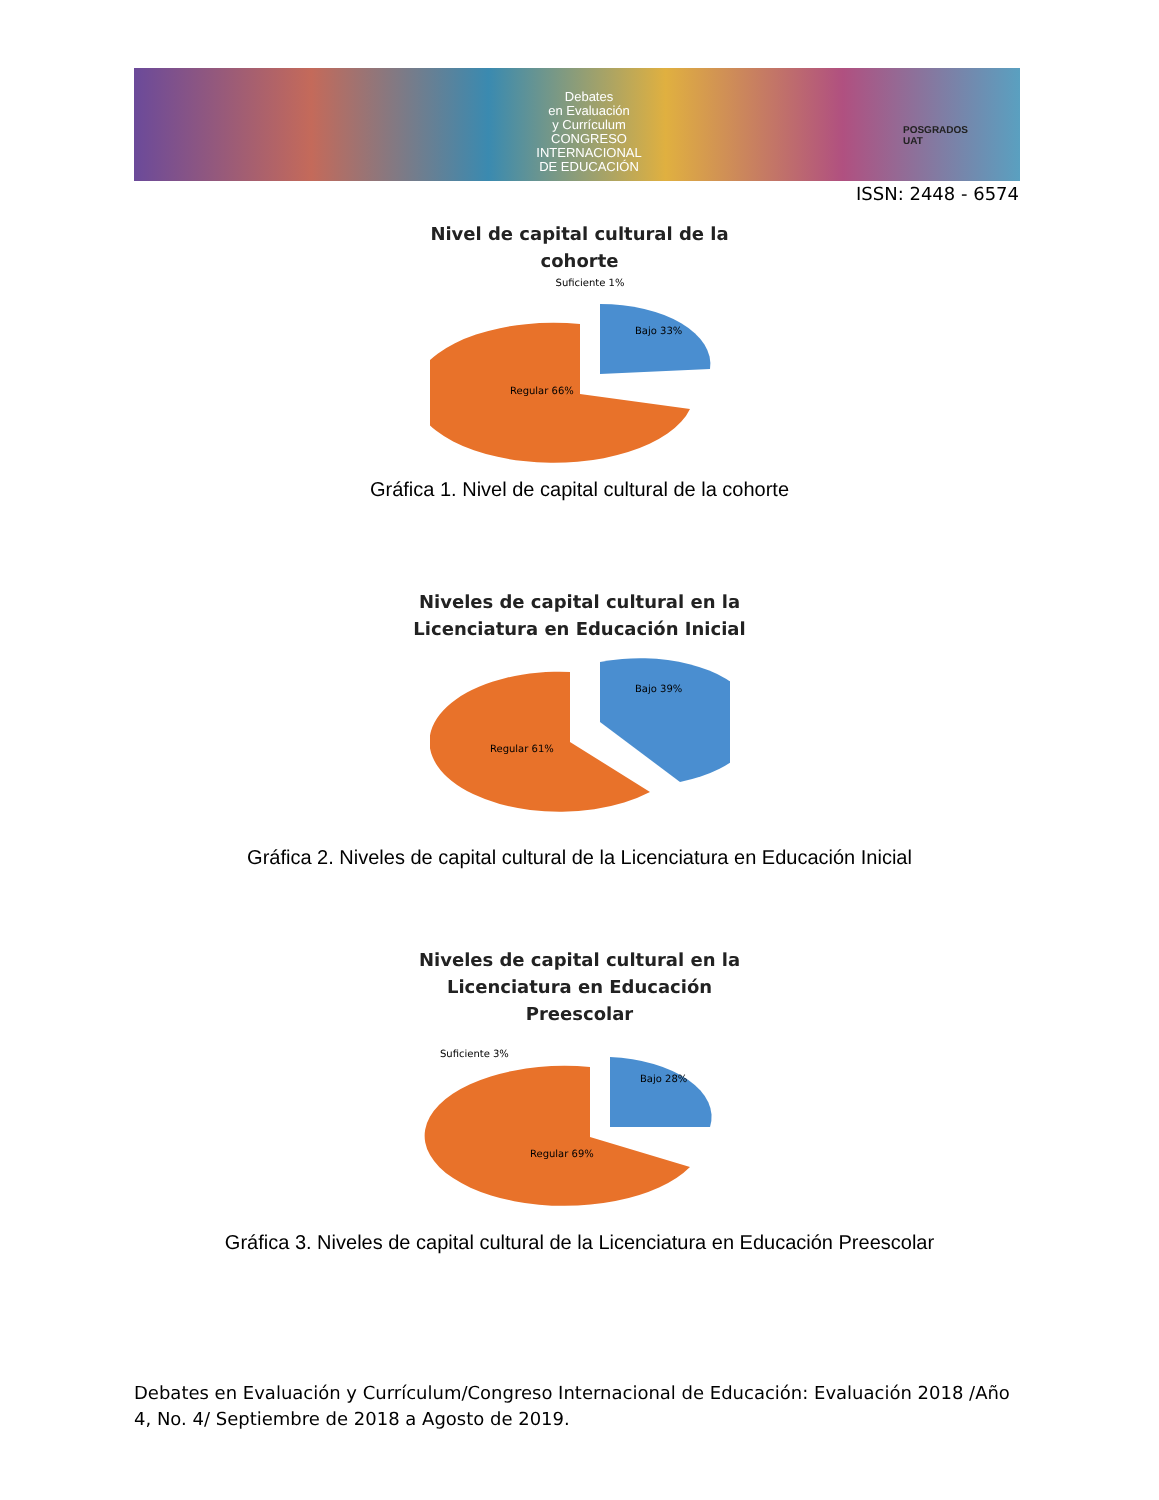Debates
en Evaluación
y Currículum
CONGRESO INTERNACIONAL
DE EDUCACIÓN
POSGRADOS
UAT
ISSN: 2448 - 6574
Nivel de capital cultural de la
cohorte
Suficiente 1%
Regular 66%
Bajo 33%
Gráfica 1. Nivel de capital cultural de la cohorte
Niveles de capital cultural en la
Licenciatura en Educación Inicial
Regular 61%
Bajo 39%
Gráfica 2. Niveles de capital cultural de la Licenciatura en Educación Inicial
Niveles de capital cultural en la
Licenciatura en Educación
Preescolar
Suficiente 3%
Regular 69%
Bajo 28%
Gráfica 3. Niveles de capital cultural de la Licenciatura en Educación Preescolar
Debates en Evaluación y Currículum/Congreso Internacional de Educación: Evaluación 2018 /Año 4, No. 4/ Septiembre de 2018 a Agosto de 2019.